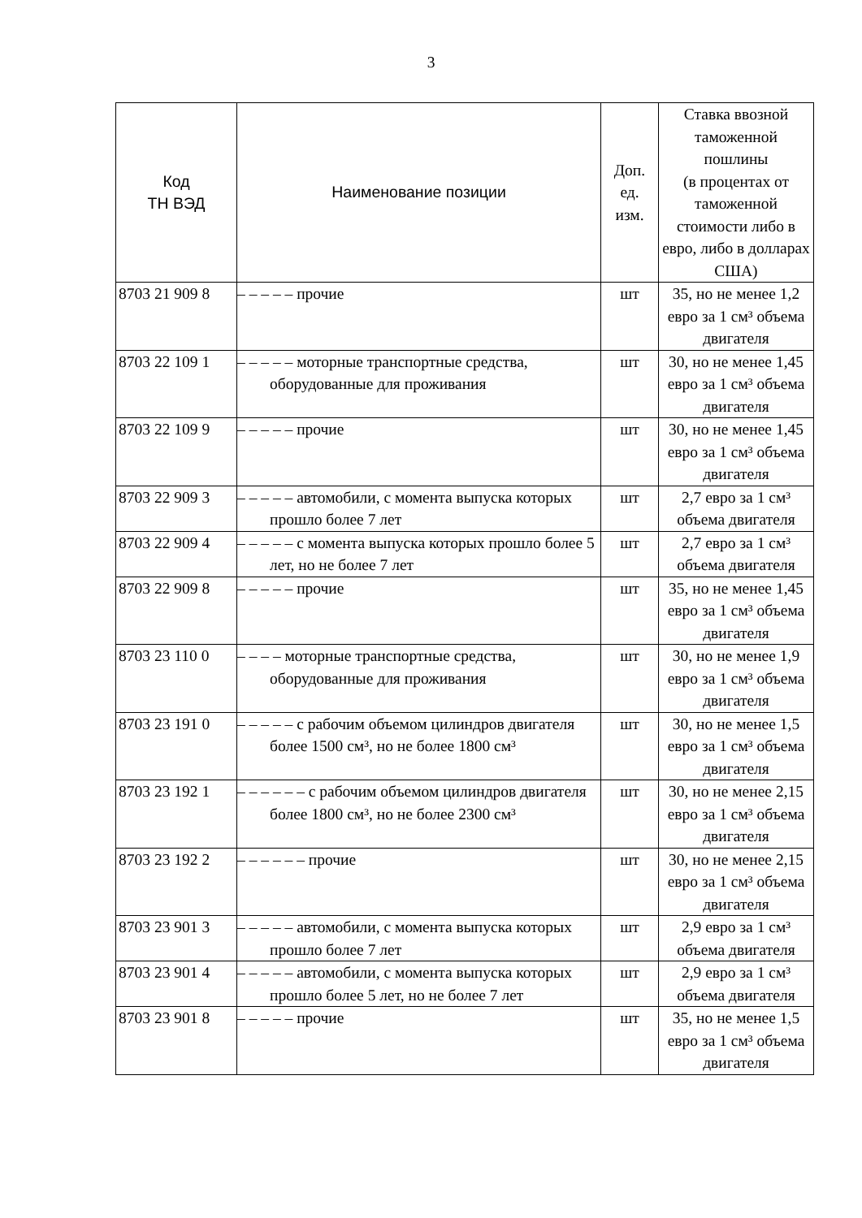3
| Код ТН ВЭД | Наименование позиции | Доп. ед. изм. | Ставка ввозной таможенной пошлины (в процентах от таможенной стоимости либо в евро, либо в долларах США) |
| --- | --- | --- | --- |
| 8703 21 909 8 | – – – – – прочие | шт | 35, но не менее 1,2 евро за 1 см³ объема двигателя |
| 8703 22 109 1 | – – – – – моторные транспортные средства, оборудованные для проживания | шт | 30, но не менее 1,45 евро за 1 см³ объема двигателя |
| 8703 22 109 9 | – – – – – прочие | шт | 30, но не менее 1,45 евро за 1 см³ объема двигателя |
| 8703 22 909 3 | – – – – – автомобили, с момента выпуска которых прошло более 7 лет | шт | 2,7 евро за 1 см³ объема двигателя |
| 8703 22 909 4 | – – – – – с момента выпуска которых прошло более 5 лет, но не более 7 лет | шт | 2,7 евро за 1 см³ объема двигателя |
| 8703 22 909 8 | – – – – – прочие | шт | 35, но не менее 1,45 евро за 1 см³ объема двигателя |
| 8703 23 110 0 | – – – – моторные транспортные средства, оборудованные для проживания | шт | 30, но не менее 1,9 евро за 1 см³ объема двигателя |
| 8703 23 191 0 | – – – – – с рабочим объемом цилиндров двигателя более 1500 см³, но не более 1800 см³ | шт | 30, но не менее 1,5 евро за 1 см³ объема двигателя |
| 8703 23 192 1 | – – – – – – с рабочим объемом цилиндров двигателя более 1800 см³, но не более 2300 см³ | шт | 30, но не менее 2,15 евро за 1 см³ объема двигателя |
| 8703 23 192 2 | – – – – – – прочие | шт | 30, но не менее 2,15 евро за 1 см³ объема двигателя |
| 8703 23 901 3 | – – – – – автомобили, с момента выпуска которых прошло более 7 лет | шт | 2,9 евро за 1 см³ объема двигателя |
| 8703 23 901 4 | – – – – – автомобили, с момента выпуска которых прошло более 5 лет, но не более 7 лет | шт | 2,9 евро за 1 см³ объема двигателя |
| 8703 23 901 8 | – – – – – прочие | шт | 35, но не менее 1,5 евро за 1 см³ объема двигателя |